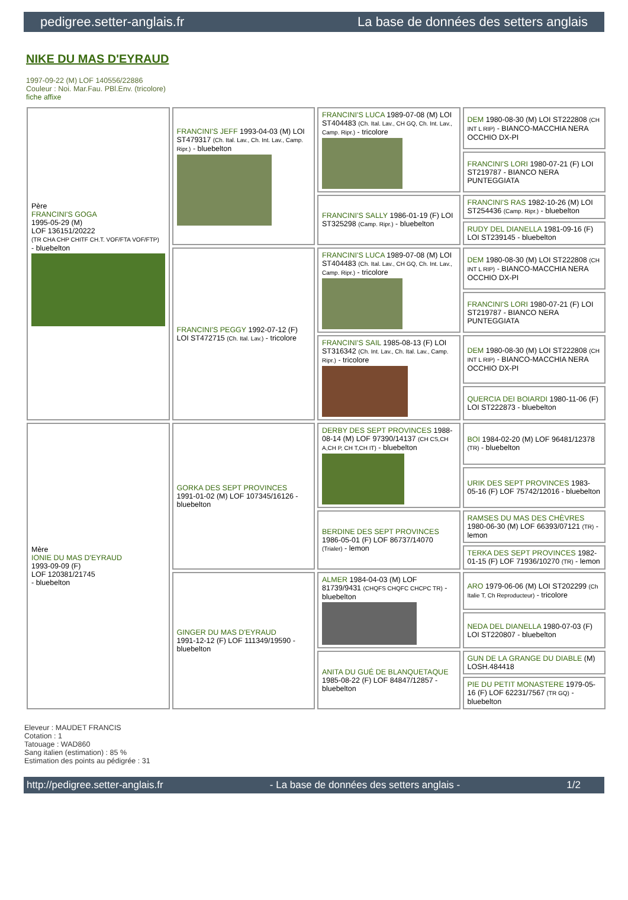pedigree.setter-anglais.fr La base de données des setters anglais
NIKE DU MAS D'EYRAUD
1997-09-22 (M) LOF 140556/22886
Couleur : Noi. Mar.Fau. PBl.Env. (tricolore)
fiche affixe
| Père FRANCINI'S GOGA 1995-05-29 (M) LOF 136151/20222 (TR CHA CHP CHITF CH.T. VOF/FTA VOF/FTP) - bluebelton | FRANCINI'S JEFF 1993-04-03 (M) LOI ST479317 (Ch. Ital. Lav., Ch. Int. Lav., Camp. Ripr.) - bluebelton | FRANCINI'S LUCA 1989-07-08 (M) LOI ST404483 (Ch. Ital. Lav., CH GQ, Ch. Int. Lav., Camp. Ripr.) - tricolore | DEM 1980-08-30 (M) LOI ST222808 (CH INT L RIP) - BIANCO-MACCHIA NERA OCCHIO DX-PI |
| | | | FRANCINI'S LORI 1980-07-21 (F) LOI ST219787 - BIANCO NERA PUNTEGGIATA |
| | | FRANCINI'S SALLY 1986-01-19 (F) LOI ST325298 (Camp. Ripr.) - bluebelton | FRANCINI'S RAS 1982-10-26 (M) LOI ST254436 (Camp. Ripr.) - bluebelton |
| | | | RUDY DEL DIANELLA 1981-09-16 (F) LOI ST239145 - bluebelton |
| | FRANCINI'S PEGGY 1992-07-12 (F) LOI ST472715 (Ch. Ital. Lav.) - tricolore | FRANCINI'S LUCA 1989-07-08 (M) LOI ST404483 (Ch. Ital. Lav., CH GQ, Ch. Int. Lav., Camp. Ripr.) - tricolore | DEM 1980-08-30 (M) LOI ST222808 (CH INT L RIP) - BIANCO-MACCHIA NERA OCCHIO DX-PI |
| | | | FRANCINI'S LORI 1980-07-21 (F) LOI ST219787 - BIANCO NERA PUNTEGGIATA |
| | | FRANCINI'S SAIL 1985-08-13 (F) LOI ST316342 (Ch. Int. Lav., Ch. Ital. Lav., Camp. Ripr.) - tricolore | DEM 1980-08-30 (M) LOI ST222808 (CH INT L RIP) - BIANCO-MACCHIA NERA OCCHIO DX-PI |
| | | | QUERCIA DEI BOIARDI 1980-11-06 (F) LOI ST222873 - bluebelton |
| Mère IONIE DU MAS D'EYRAUD 1993-09-09 (F) LOF 120381/21745 - bluebelton | GORKA DES SEPT PROVINCES 1991-01-02 (M) LOF 107345/16126 - bluebelton | DERBY DES SEPT PROVINCES 1988-08-14 (M) LOF 97390/14137 (CH CS,CH A,CH P, CH T,CH IT) - bluebelton | BOI 1984-02-20 (M) LOF 96481/12378 (TR) - bluebelton |
| | | | URIK DES SEPT PROVINCES 1983-05-16 (F) LOF 75742/12016 - bluebelton |
| | | BERDINE DES SEPT PROVINCES 1986-05-01 (F) LOF 86737/14070 (Trialer) - lemon | RAMSES DU MAS DES CHÈVRES 1980-06-30 (M) LOF 66393/07121 (TR) - lemon |
| | | | TERKA DES SEPT PROVINCES 1982-01-15 (F) LOF 71936/10270 (TR) - lemon |
| | GINGER DU MAS D'EYRAUD 1991-12-12 (F) LOF 111349/19590 - bluebelton | ALMER 1984-04-03 (M) LOF 81739/9431 (CHQFS CHQFC CHCPC TR) - bluebelton | ARO 1979-06-06 (M) LOI ST202299 (Ch Italie T, Ch Reproducteur) - tricolore |
| | | | NEDA DEL DIANELLA 1980-07-03 (F) LOI ST220807 - bluebelton |
| | | ANITA DU GUÉ DE BLANQUETAQUE 1985-08-22 (F) LOF 84847/12857 - bluebelton | GUN DE LA GRANGE DU DIABLE (M) LOSH.484418 |
| | | | PIE DU PETIT MONASTERE 1979-05-16 (F) LOF 62231/7567 (TR GQ) - bluebelton |
Eleveur : MAUDET FRANCIS
Cotation : 1
Tatouage : WAD860
Sang italien (estimation) : 85 %
Estimation des points au pédigrée : 31
http://pedigree.setter-anglais.fr - La base de données des setters anglais - 1/2